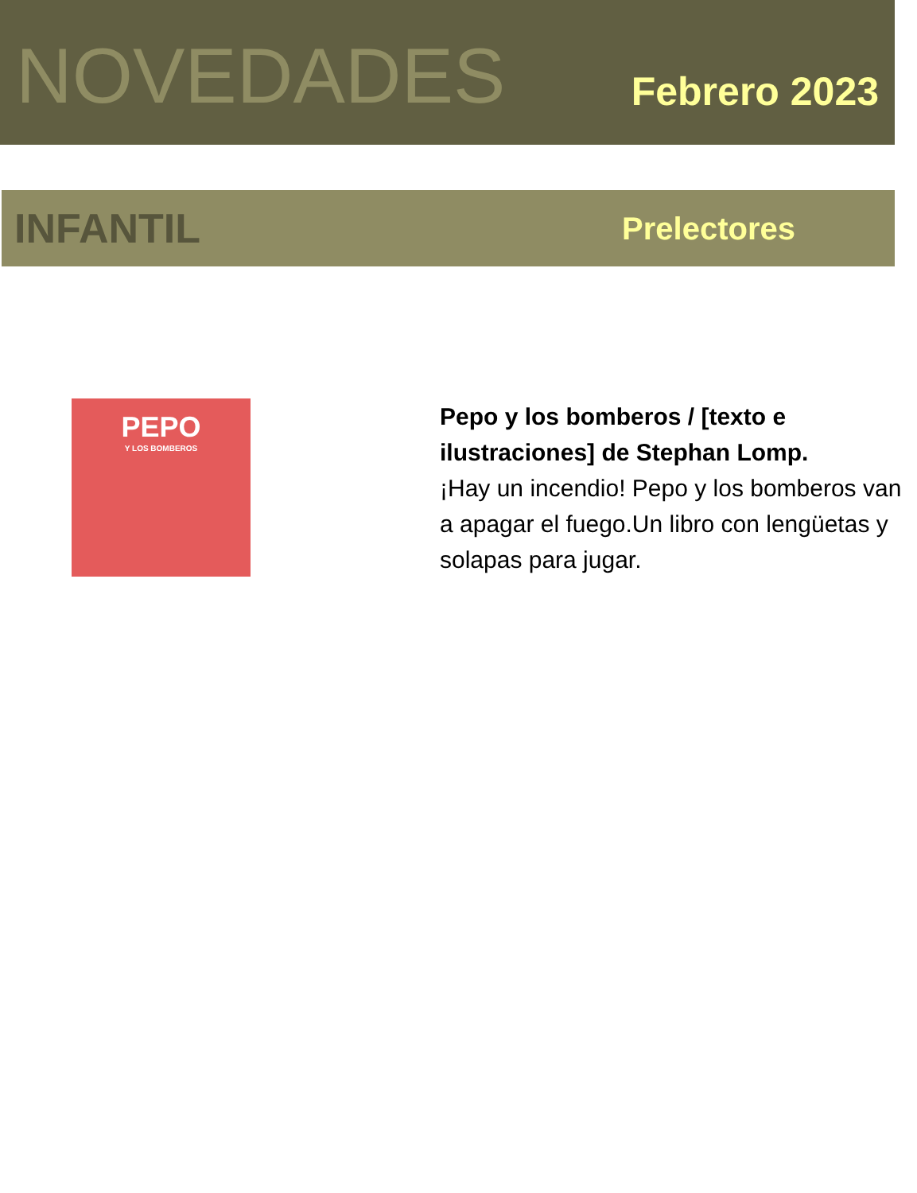NOVEDADES
Febrero 2023
INFANTIL
Prelectores
PEPO
Y LOS BOMBEROS
Pepo y los bomberos / [texto e ilustraciones] de Stephan Lomp.
¡Hay un incendio! Pepo y los bomberos van a apagar el fuego.Un libro con lengüetas y solapas para jugar.